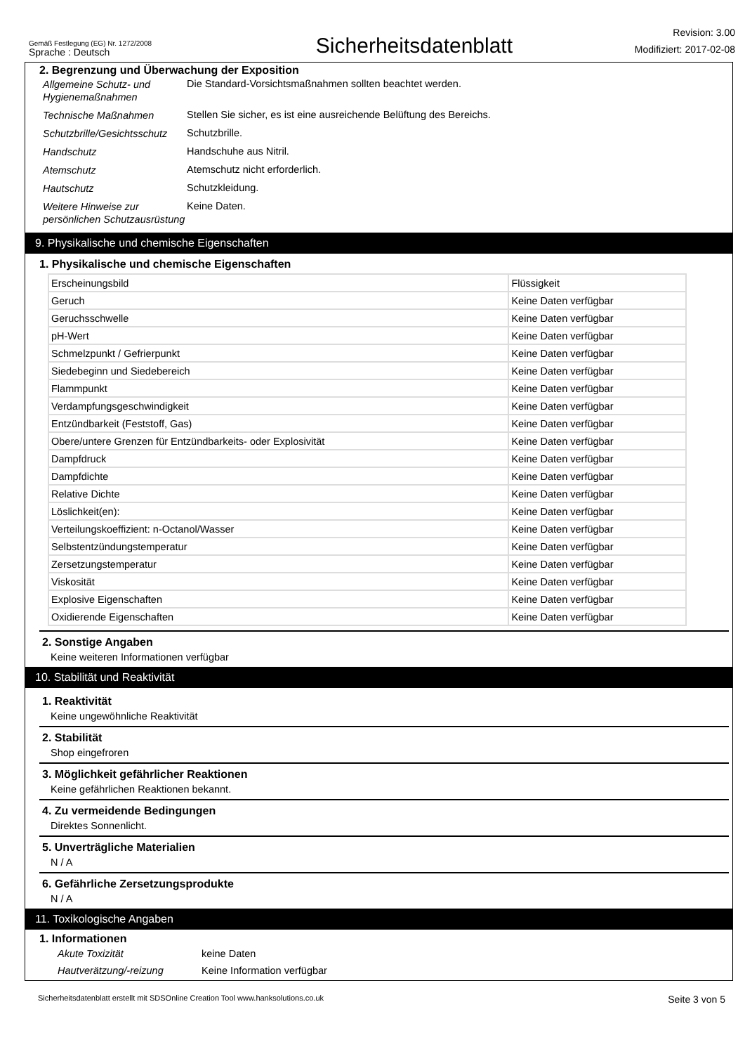Gemäß Festlegung (EG) Nr. 1272/2008
Sprache : Deutsch
Sicherheitsdatenblatt
Revision: 3.00
Modifiziert: 2017-02-08
2. Begrenzung und Überwachung der Exposition
Allgemeine Schutz- und Hygienemaßnahmen
Die Standard-Vorsichtsmaßnahmen sollten beachtet werden.
Technische Maßnahmen
Stellen Sie sicher, es ist eine ausreichende Belüftung des Bereichs.
Schutzbrille/Gesichtsschutz
Schutzbrille.
Handschutz
Handschuhe aus Nitril.
Atemschutz
Atemschutz nicht erforderlich.
Hautschutz
Schutzkleidung.
Weitere Hinweise zur persönlichen Schutzausrüstung
Keine Daten.
9. Physikalische und chemische Eigenschaften
1. Physikalische und chemische Eigenschaften
| Erscheinungsbild | Flüssigkeit |
| Geruch | Keine Daten verfügbar |
| Geruchsschwelle | Keine Daten verfügbar |
| pH-Wert | Keine Daten verfügbar |
| Schmelzpunkt / Gefrierpunkt | Keine Daten verfügbar |
| Siedebeginn und Siedebereich | Keine Daten verfügbar |
| Flammpunkt | Keine Daten verfügbar |
| Verdampfungsgeschwindigkeit | Keine Daten verfügbar |
| Entzündbarkeit (Feststoff, Gas) | Keine Daten verfügbar |
| Obere/untere Grenzen für Entzündbarkeits- oder Explosivität | Keine Daten verfügbar |
| Dampfdruck | Keine Daten verfügbar |
| Dampfdichte | Keine Daten verfügbar |
| Relative Dichte | Keine Daten verfügbar |
| Löslichkeit(en): | Keine Daten verfügbar |
| Verteilungskoeffizient: n-Octanol/Wasser | Keine Daten verfügbar |
| Selbstentzündungstemperatur | Keine Daten verfügbar |
| Zersetzungstemperatur | Keine Daten verfügbar |
| Viskosität | Keine Daten verfügbar |
| Explosive Eigenschaften | Keine Daten verfügbar |
| Oxidierende Eigenschaften | Keine Daten verfügbar |
2. Sonstige Angaben
Keine weiteren Informationen verfügbar
10. Stabilität und Reaktivität
1. Reaktivität
Keine ungewöhnliche Reaktivität
2. Stabilität
Shop eingefroren
3. Möglichkeit gefährlicher Reaktionen
Keine gefährlichen Reaktionen bekannt.
4. Zu vermeidende Bedingungen
Direktes Sonnenlicht.
5. Unverträgliche Materialien
N / A
6. Gefährliche Zersetzungsprodukte
N / A
11. Toxikologische Angaben
1. Informationen
Akute Toxizität
keine Daten
Hautverätzung/-reizung
Keine Information verfügbar
Sicherheitsdatenblatt erstellt mit SDSOnline Creation Tool www.hanksolutions.co.uk Seite 3 von 5